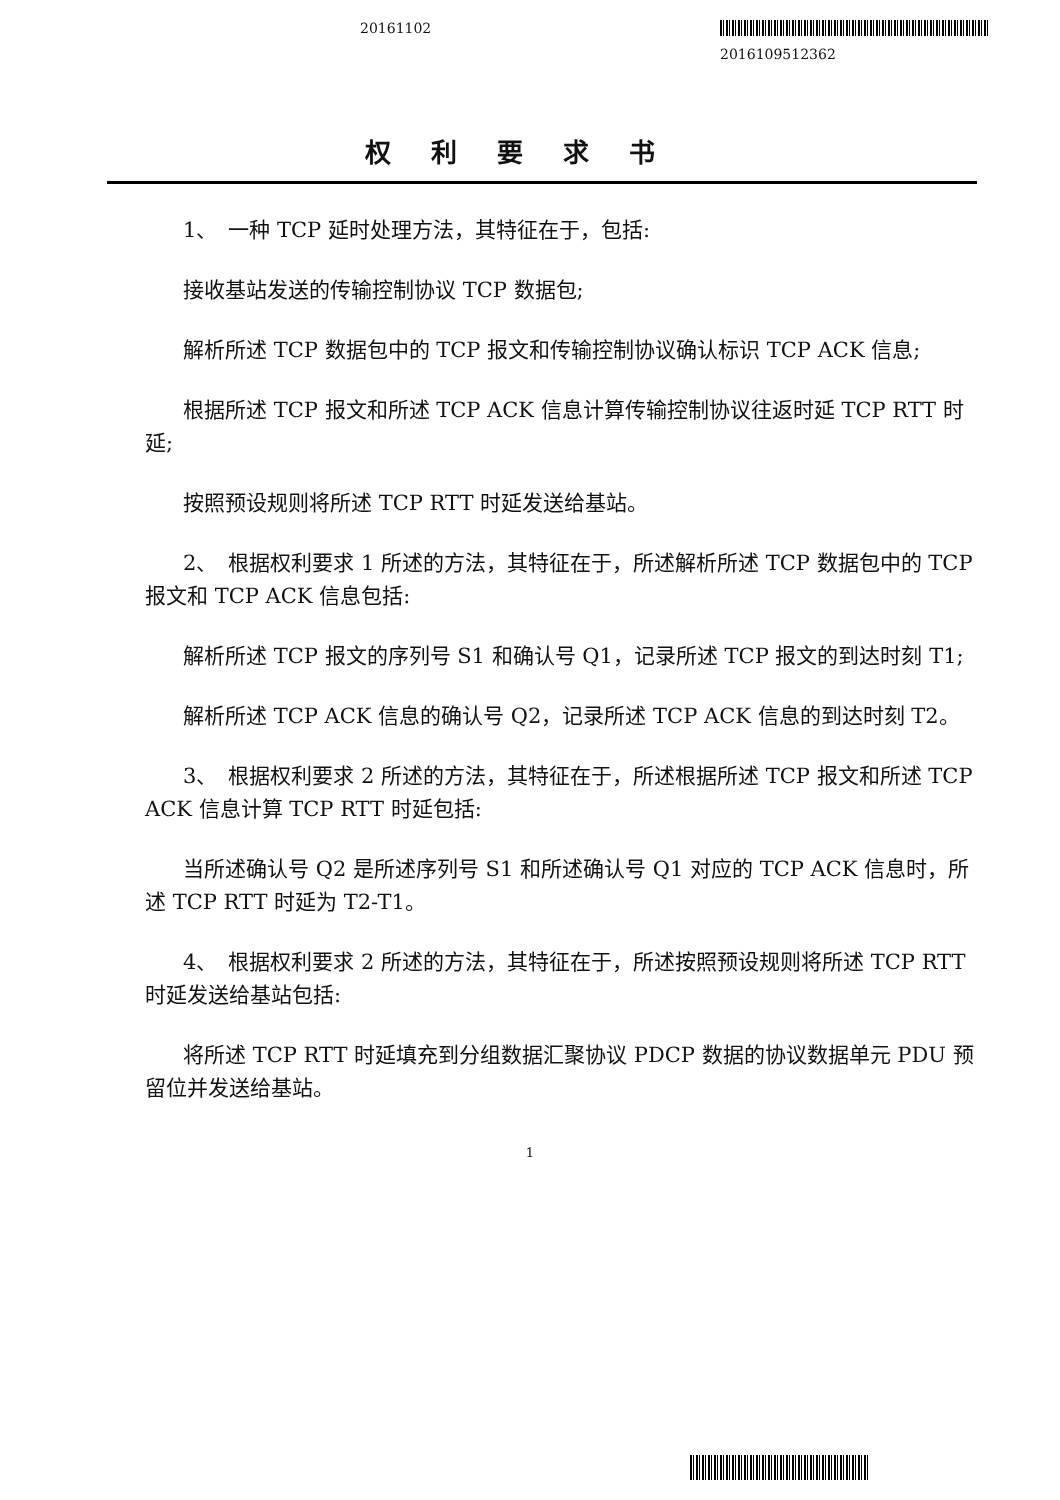20161102
2016109512362
权利要求书
1、　一种 TCP 延时处理方法，其特征在于，包括:
接收基站发送的传输控制协议 TCP 数据包;
解析所述 TCP 数据包中的 TCP 报文和传输控制协议确认标识 TCP ACK 信息;
根据所述 TCP 报文和所述 TCP ACK 信息计算传输控制协议往返时延 TCP RTT 时延;
按照预设规则将所述 TCP RTT 时延发送给基站。
2、　根据权利要求 1 所述的方法，其特征在于，所述解析所述 TCP 数据包中的 TCP 报文和 TCP ACK 信息包括:
解析所述 TCP 报文的序列号 S1 和确认号 Q1，记录所述 TCP 报文的到达时刻 T1;
解析所述 TCP ACK 信息的确认号 Q2，记录所述 TCP ACK 信息的到达时刻 T2。
3、　根据权利要求 2 所述的方法，其特征在于，所述根据所述 TCP 报文和所述 TCP ACK 信息计算 TCP RTT 时延包括:
当所述确认号 Q2 是所述序列号 S1 和所述确认号 Q1 对应的 TCP ACK 信息时，所述 TCP RTT 时延为 T2-T1。
4、　根据权利要求 2 所述的方法，其特征在于，所述按照预设规则将所述 TCP RTT 时延发送给基站包括:
将所述 TCP RTT 时延填充到分组数据汇聚协议 PDCP 数据的协议数据单元 PDU 预留位并发送给基站。
1